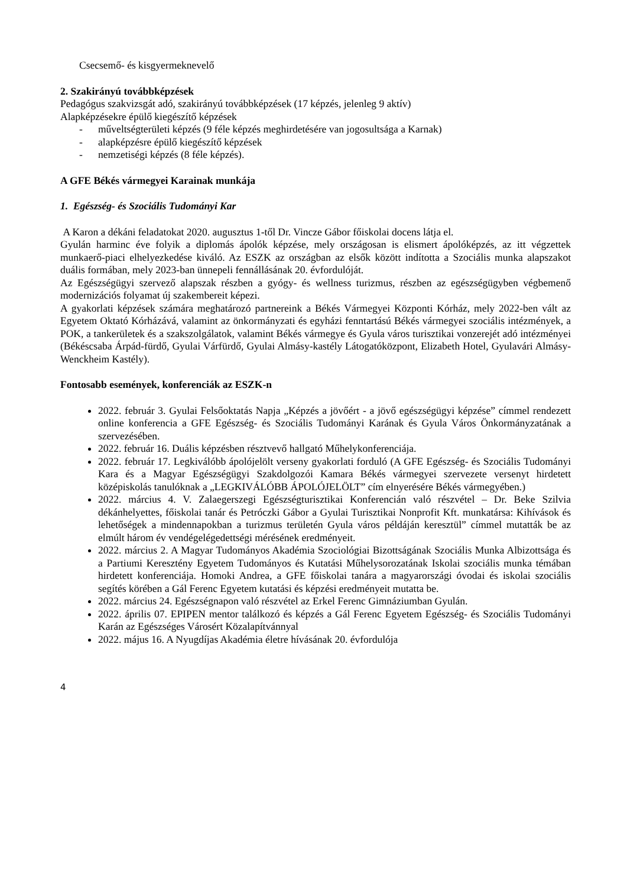Csecsemő- és kisgyermeknevelő
2. Szakirányú továbbképzések
Pedagógus szakvizsgát adó, szakirányú továbbképzések (17 képzés, jelenleg 9 aktív)
Alapképzésekre épülő kiegészítő képzések
- műveltségterületi képzés (9 féle képzés meghirdetésére van jogosultsága a Karnak)
- alapképzésre épülő kiegészítő képzések
- nemzetiségi képzés (8 féle képzés).
A GFE Békés vármegyei Karainak munkája
1. Egészség- és Szociális Tudományi Kar
A Karon a dékáni feladatokat 2020. augusztus 1-től Dr. Vincze Gábor főiskolai docens látja el.
Gyulán harminc éve folyik a diplomás ápolók képzése, mely országosan is elismert ápolóképzés, az itt végzettek munkaerő-piaci elhelyezkedése kiváló. Az ESZK az országban az elsők között indította a Szociális munka alapszakot duális formában, mely 2023-ban ünnepeli fennállásának 20. évfordulóját.
Az Egészségügyi szervező alapszak részben a gyógy- és wellness turizmus, részben az egészségügyben végbemenő modernizációs folyamat új szakembereit képezi.
A gyakorlati képzések számára meghatározó partnereink a Békés Vármegyei Központi Kórház, mely 2022-ben vált az Egyetem Oktató Kórházává, valamint az önkormányzati és egyházi fenntartású Békés vármegyei szociális intézmények, a POK, a tankerületek és a szakszolgálatok, valamint Békés vármegye és Gyula város turisztikai vonzerejét adó intézményei (Békéscsaba Árpád-fürdő, Gyulai Várfürdő, Gyulai Almásy-kastély Látogatóközpont, Elizabeth Hotel, Gyulavári Almásy-Wenckheim Kastély).
Fontosabb események, konferenciák az ESZK-n
2022. február 3. Gyulai Felsőoktatás Napja „Képzés a jövőért - a jövő egészségügyi képzése” címmel rendezett online konferencia a GFE Egészség- és Szociális Tudományi Karának és Gyula Város Önkormányzatának a szervezésében.
2022. február 16. Duális képzésben résztvevő hallgató Műhelykonferenciája.
2022. február 17. Legkiválóbb ápolójelölt verseny gyakorlati forduló (A GFE Egészség- és Szociális Tudományi Kara és a Magyar Egészségügyi Szakdolgozói Kamara Békés vármegyei szervezete versenyt hirdetett középiskolás tanulóknak a „LEGKIVÁLÓBB ÁPOLÓJELÖLT” cím elnyerésére Békés vármegyében.)
2022. március 4. V. Zalaegerszegi Egészségturisztikai Konferencián való részvétel – Dr. Beke Szilvia dékánhelyettes, főiskolai tanár és Petróczki Gábor a Gyulai Turisztikai Nonprofit Kft. munkatársa: Kihívások és lehetőségek a mindennapokban a turizmus területén Gyula város példáján keresztül” címmel mutatták be az elmúlt három év vendégelégedettségi mérésének eredményeit.
2022. március 2. A Magyar Tudományos Akadémia Szociológiai Bizottságának Szociális Munka Albizottsága és a Partiumi Keresztény Egyetem Tudományos és Kutatási Műhelysorozatának Iskolai szociális munka témában hirdetett konferenciája. Homoki Andrea, a GFE főiskolai tanára a magyarországi óvodai és iskolai szociális segítés körében a Gál Ferenc Egyetem kutatási és képzési eredményeit mutatta be.
2022. március 24. Egészségnapon való részvétel az Erkel Ferenc Gimnáziumban Gyulán.
2022. április 07. EPIPEN mentor találkozó és képzés a Gál Ferenc Egyetem Egészség- és Szociális Tudományi Karán az Egészséges Városért Közalapítvánnyal
2022. május 16. A Nyugdíjas Akadémia életre hívásának 20. évfordulója
4